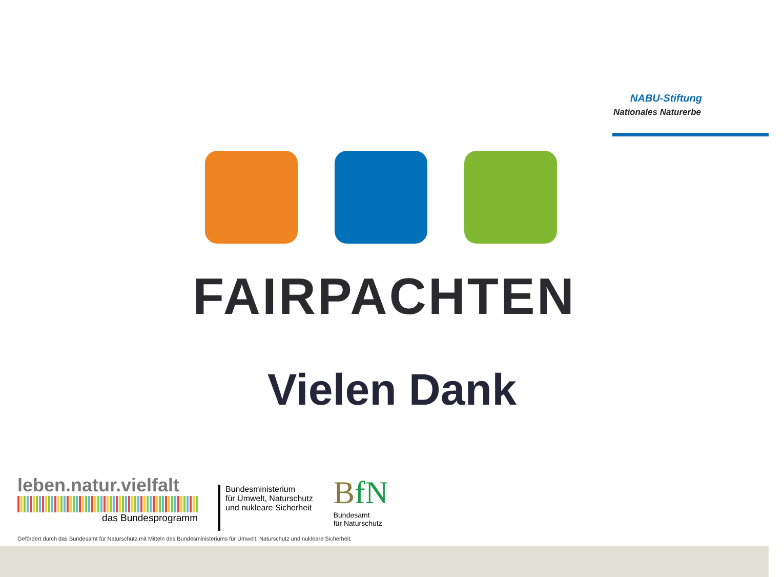NABU-Stiftung
Nationales Naturerbe
FAIRPACHTEN
Vielen Dank
leben.natur.vielfalt
das Bundesprogramm
Bundesministerium
für Umwelt, Naturschutz
und nukleare Sicherheit
BfN
Bundesamt
für Naturschutz
Gefördert durch das Bundesamt für Naturschutz mit Mitteln des Bundesministeriums für Umwelt, Naturschutz und nukleare Sicherheit.